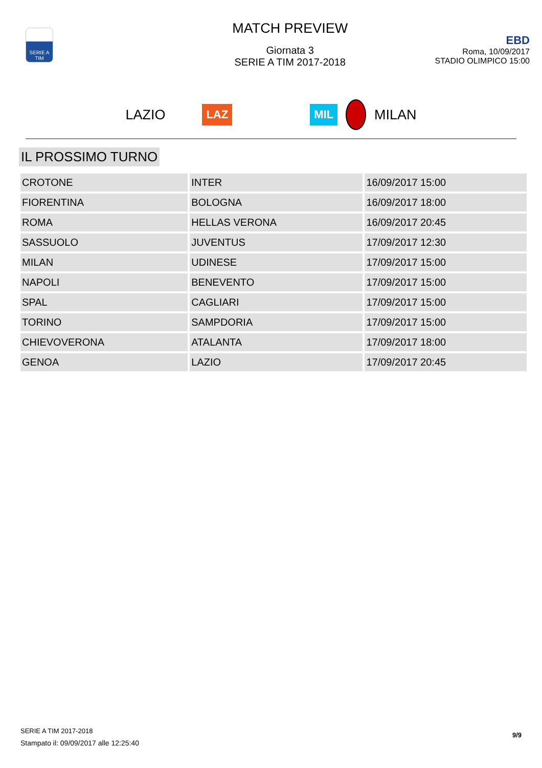SERIE A TIM
MATCH PREVIEW
Giornata 3
SERIE A TIM 2017-2018
EBD
Roma, 10/09/2017
STADIO OLIMPICO 15:00
LAZIO LAZ MIL MILAN
IL PROSSIMO TURNO
| CROTONE | INTER | 16/09/2017 15:00 |
| FIORENTINA | BOLOGNA | 16/09/2017 18:00 |
| ROMA | HELLAS VERONA | 16/09/2017 20:45 |
| SASSUOLO | JUVENTUS | 17/09/2017 12:30 |
| MILAN | UDINESE | 17/09/2017 15:00 |
| NAPOLI | BENEVENTO | 17/09/2017 15:00 |
| SPAL | CAGLIARI | 17/09/2017 15:00 |
| TORINO | SAMPDORIA | 17/09/2017 15:00 |
| CHIEVOVERONA | ATALANTA | 17/09/2017 18:00 |
| GENOA | LAZIO | 17/09/2017 20:45 |
SERIE A TIM 2017-2018
Stampato il: 09/09/2017 alle 12:25:40
9/9